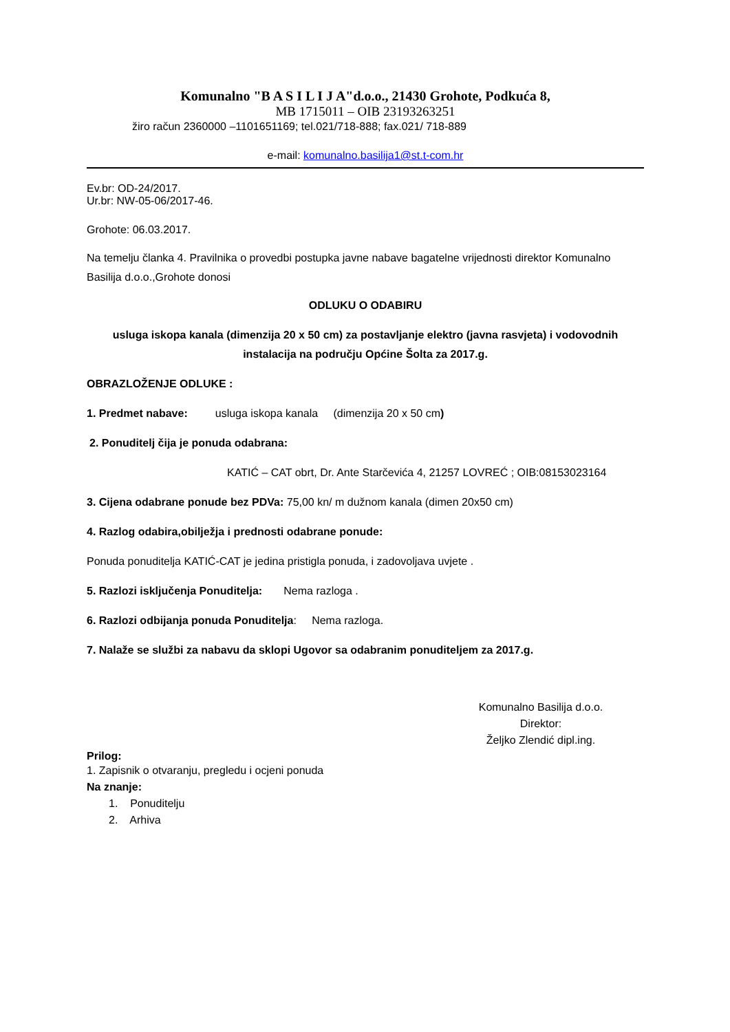Komunalno "B A S I L I J A"d.o.o., 21430 Grohote, Podkuća 8,
MB 1715011 – OIB 23193263251
žiro račun 2360000 –1101651169; tel.021/718-888; fax.021/ 718-889
e-mail: komunalno.basilija1@st.t-com.hr
Ev.br: OD-24/2017.
Ur.br: NW-05-06/2017-46.
Grohote: 06.03.2017.
Na temelju članka 4. Pravilnika o provedbi postupka javne nabave bagatelne vrijednosti direktor Komunalno Basilija d.o.o.,Grohote donosi
ODLUKU O ODABIRU
usluga iskopa kanala (dimenzija 20 x 50 cm) za postavljanje elektro (javna rasvjeta) i vodovodnih instalacija na području Općine Šolta za 2017.g.
OBRAZLOŽENJE ODLUKE :
1. Predmet nabave: usluga iskopa kanala (dimenzija 20 x 50 cm)
2. Ponuditelj čija je ponuda odabrana:
KATIĆ – CAT obrt, Dr. Ante Starčevića 4, 21257 LOVREĆ ; OIB:08153023164
3. Cijena odabrane ponude bez PDVa: 75,00 kn/ m dužnom kanala (dimen 20x50 cm)
4. Razlog odabira,obilježja i prednosti odabrane ponude:
Ponuda ponuditelja KATIĆ-CAT je jedina pristigla ponuda, i zadovoljava uvjete .
5. Razlozi isključenja Ponuditelja: Nema razloga .
6. Razlozi odbijanja ponuda Ponuditelja: Nema razloga.
7. Nalaže se službi za nabavu da sklopi Ugovor sa odabranim ponuditeljem za 2017.g.
Komunalno Basilija d.o.o.
Direktor:
Željko Zlendić dipl.ing.
Prilog:
1. Zapisnik o otvaranju, pregledu i ocjeni ponuda
Na znanje:
1. Ponuditelju
2. Arhiva